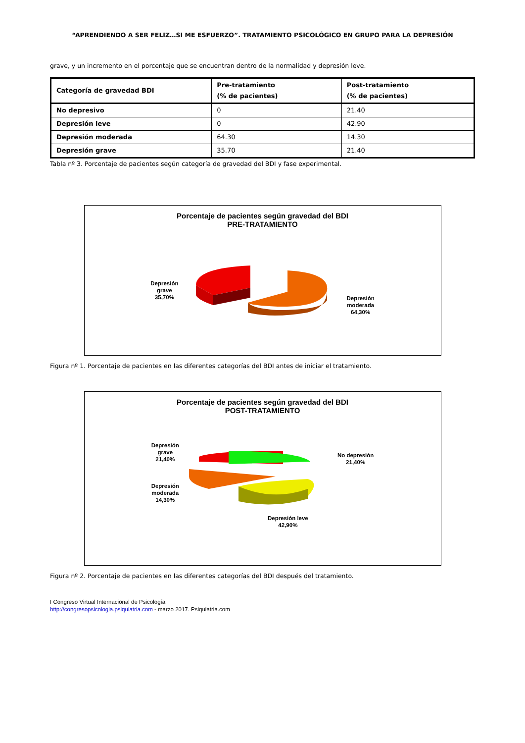“APRENDIENDO A SER FELIZ…SI ME ESFUERZO”. TRATAMIENTO PSICOLÓGICO EN GRUPO PARA LA DEPRESIÓN
grave, y un incremento en el porcentaje que se encuentran dentro de la normalidad y depresión leve.
| Categoría de gravedad BDI | Pre-tratamiento (% de pacientes) | Post-tratamiento (% de pacientes) |
| --- | --- | --- |
| No depresivo | 0 | 21.40 |
| Depresión leve | 0 | 42.90 |
| Depresión moderada | 64.30 | 14.30 |
| Depresión grave | 35.70 | 21.40 |
Tabla nº 3. Porcentaje de pacientes según categoría de gravedad del BDI y fase experimental.
Porcentaje de pacientes según gravedad del BDI
PRE-TRATAMIENTO
Depresión
grave
35,70%
Depresión
moderada
64,30%
Figura nº 1. Porcentaje de pacientes en las diferentes categorías del BDI antes de iniciar el tratamiento.
Porcentaje de pacientes según gravedad del BDI
POST-TRATAMIENTO
Depresión
grave
21,40%
Depresión
moderada
14,30%
Depresión leve
42,90%
No depresión
21,40%
Figura nº 2. Porcentaje de pacientes en las diferentes categorías del BDI después del tratamiento.
I Congreso Virtual Internacional de Psicología
http://congresopsicologia.psiquiatria.com - marzo 2017. Psiquiatria.com